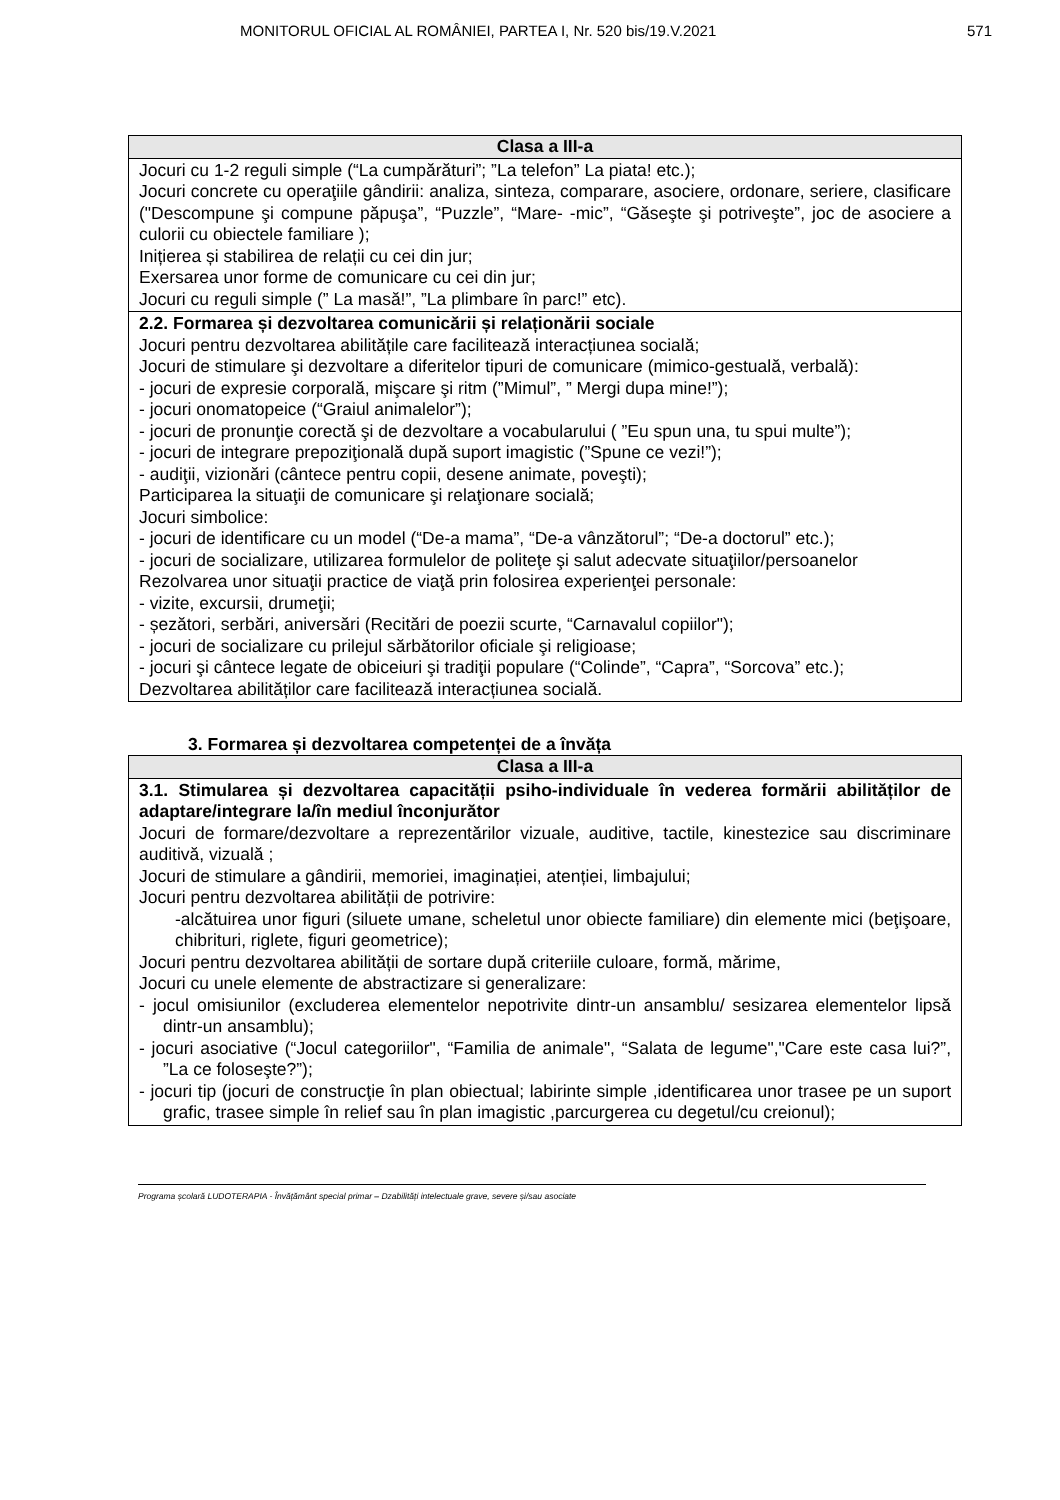MONITORUL OFICIAL AL ROMÂNIEI, PARTEA I, Nr. 520 bis/19.V.2021 571
| Clasa a III-a |
| --- |
| Jocuri cu 1-2 reguli simple (“La cumpărături”; ”La telefon” La piata! etc.); Jocuri concrete cu operaţiile gândirii: analiza, sinteza, comparare, asociere, ordonare, seriere, clasificare ("Descompune şi compune păpuşa”, “Puzzle”, “Mare- -mic”, “Găseşte şi potriveşte”, joc de asociere a culorii cu obiectele familiare ); Inițierea și stabilirea de relații cu cei din jur; Exersarea unor forme de comunicare cu cei din jur; Jocuri cu reguli simple (” La masă!”, ”La plimbare în parc!” etc). |
| 2.2. Formarea și dezvoltarea comunicării și relaționării sociale Jocuri pentru dezvoltarea abilitățile care facilitează interacțiunea socială; Jocuri de stimulare şi dezvoltare a diferitelor tipuri de comunicare (mimico-gestuală, verbală): - jocuri de expresie corporală, mişcare şi ritm (”Mimul”, ” Mergi dupa mine!”); - jocuri onomatopeice (“Graiul animalelor”); - jocuri de pronunţie corectă şi de dezvoltare a vocabularului ( ”Eu spun una, tu spui multe”); - jocuri de integrare prepoziţională după suport imagistic (”Spune ce vezi!”); - audiţii, vizionări (cântece pentru copii, desene animate, poveşti); Participarea la situaţii de comunicare şi relaţionare socială; Jocuri simbolice: - jocuri de identificare cu un model (“De-a mama”, “De-a vânzătorul”; “De-a doctorul” etc.); - jocuri de socializare, utilizarea formulelor de politeţe şi salut adecvate situaţiilor/persoanelor Rezolvarea unor situaţii practice de viaţă prin folosirea experienţei personale: - vizite, excursii, drumeţii; - șezători, serbări, aniversări (Recitări de poezii scurte, “Carnavalul copiilor"); - jocuri de socializare cu prilejul sărbătorilor oficiale şi religioase; - jocuri şi cântece legate de obiceiuri şi tradiţii populare (“Colinde”, “Capra”, “Sorcova” etc.); Dezvoltarea abilităților care facilitează interacțiunea socială. |
3. Formarea și dezvoltarea competenței de a învăța
| Clasa a III-a |
| --- |
| 3.1. Stimularea și dezvoltarea capacității psiho-individuale în vederea formării abilităților de adaptare/integrare la/în mediul înconjurător Jocuri de formare/dezvoltare a reprezentărilor vizuale, auditive, tactile, kinestezice sau discriminare auditivă, vizuală ; Jocuri de stimulare a gândirii, memoriei, imaginației, atenției, limbajului; Jocuri pentru dezvoltarea abilității de potrivire: -alcătuirea unor figuri (siluete umane, scheletul unor obiecte familiare) din elemente mici (beţişoare, chibrituri, riglete, figuri geometrice); Jocuri pentru dezvoltarea abilității de sortare după criteriile culoare, formă, mărime, Jocuri cu unele elemente de abstractizare si generalizare: - jocul omisiunilor (excluderea elementelor nepotrivite dintr-un ansamblu/ sesizarea elementelor lipsă dintr-un ansamblu); - jocuri asociative (“Jocul categoriilor", “Familia de animale", “Salata de legume","Care este casa lui?”, ”La ce foloseşte?”); - jocuri tip (jocuri de construcţie în plan obiectual; labirinte simple ,identificarea unor trasee pe un suport grafic, trasee simple în relief sau în plan imagistic ,parcurgerea cu degetul/cu creionul); |
Programa școlară LUDOTERAPIA - Învățământ special primar – Dzabilități intelectuale grave, severe și/sau asociate